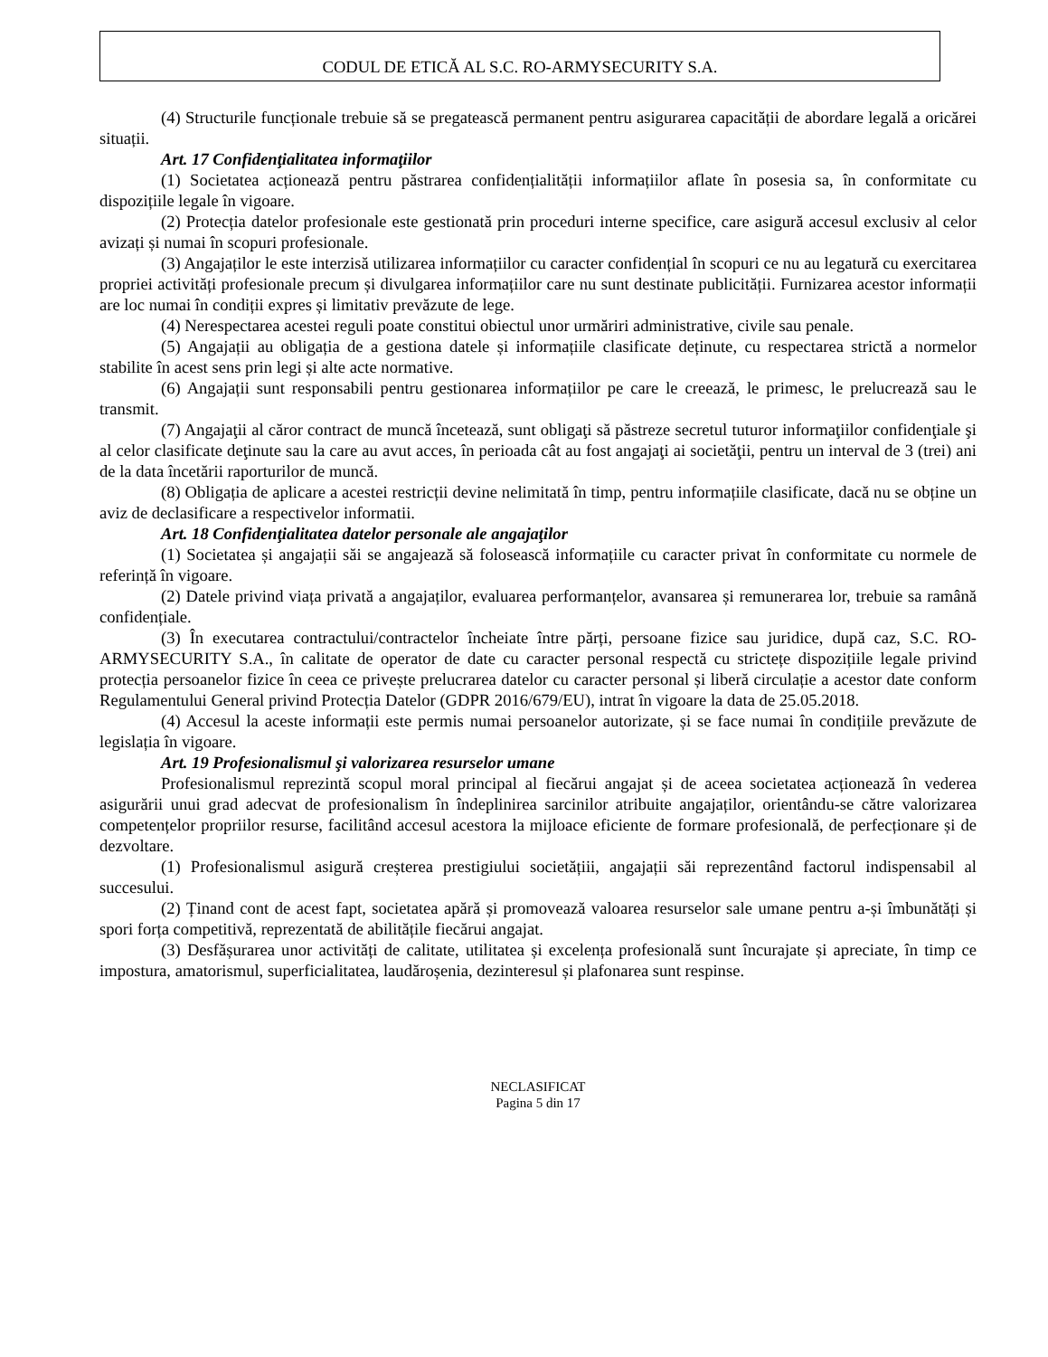CODUL DE ETICĂ AL S.C. RO-ARMYSECURITY S.A.
(4) Structurile funcționale trebuie să se pregatească permanent pentru asigurarea capacității de abordare legală a oricărei situații.
Art. 17 Confidenţialitatea informaţiilor
(1) Societatea acționează pentru păstrarea confidențialității informațiilor aflate în posesia sa, în conformitate cu dispozițiile legale în vigoare.
(2) Protecția datelor profesionale este gestionată prin proceduri interne specifice, care asigură accesul exclusiv al celor avizați și numai în scopuri profesionale.
(3) Angajaților le este interzisă utilizarea informațiilor cu caracter confidențial în scopuri ce nu au legatură cu exercitarea propriei activități profesionale precum și divulgarea informațiilor care nu sunt destinate publicității. Furnizarea acestor informații are loc numai în condiții expres și limitativ prevăzute de lege.
(4) Nerespectarea acestei reguli poate constitui obiectul unor urmăriri administrative, civile sau penale.
(5) Angajații au obligația de a gestiona datele și informațiile clasificate deținute, cu respectarea strictă a normelor stabilite în acest sens prin legi și alte acte normative.
(6) Angajații sunt responsabili pentru gestionarea informațiilor pe care le creează, le primesc, le prelucrează sau le transmit.
(7) Angajaţii al căror contract de muncă încetează, sunt obligaţi să păstreze secretul tuturor informaţiilor confidenţiale şi al celor clasificate deţinute sau la care au avut acces, în perioada cât au fost angajaţi ai societăţii, pentru un interval de 3 (trei) ani de la data încetării raporturilor de muncă.
(8) Obligația de aplicare a acestei restricții devine nelimitată în timp, pentru informațiile clasificate, dacă nu se obține un aviz de declasificare a respectivelor informatii.
Art. 18 Confidenţialitatea datelor personale ale angajaţilor
(1) Societatea și angajații săi se angajează să folosească informațiile cu caracter privat în conformitate cu normele de referință în vigoare.
(2) Datele privind viața privată a angajaților, evaluarea performanțelor, avansarea și remunerarea lor, trebuie sa ramână confidențiale.
(3) În executarea contractului/contractelor încheiate între părți, persoane fizice sau juridice, după caz, S.C. RO-ARMYSECURITY S.A., în calitate de operator de date cu caracter personal respectă cu strictețe dispozițiile legale privind protecția persoanelor fizice în ceea ce privește prelucrarea datelor cu caracter personal și liberă circulație a acestor date conform Regulamentului General privind Protecția Datelor (GDPR 2016/679/EU), intrat în vigoare la data de 25.05.2018.
(4) Accesul la aceste informații este permis numai persoanelor autorizate, și se face numai în condițiile prevăzute de legislația în vigoare.
Art. 19 Profesionalismul şi valorizarea resurselor umane
Profesionalismul reprezintă scopul moral principal al fiecărui angajat și de aceea societatea acționează în vederea asigurării unui grad adecvat de profesionalism în îndeplinirea sarcinilor atribuite angajaților, orientându-se către valorizarea competențelor propriilor resurse, facilitând accesul acestora la mijloace eficiente de formare profesională, de perfecționare și de dezvoltare.
(1) Profesionalismul asigură creșterea prestigiului societățiii, angajații săi reprezentând factorul indispensabil al succesului.
(2) Ținand cont de acest fapt, societatea apără și promovează valoarea resurselor sale umane pentru a-și îmbunătăți și spori forța competitivă, reprezentată de abilitățile fiecărui angajat.
(3) Desfășurarea unor activități de calitate, utilitatea și excelența profesională sunt încurajate și apreciate, în timp ce impostura, amatorismul, superficialitatea, laudăroșenia, dezinteresul și plafonarea sunt respinse.
NECLASIFICAT
Pagina 5 din 17